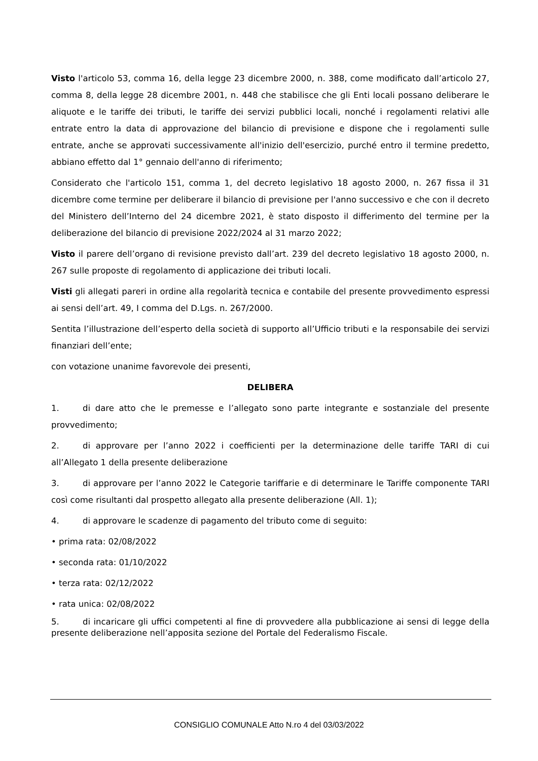Visto l'articolo 53, comma 16, della legge 23 dicembre 2000, n. 388, come modificato dall’articolo 27, comma 8, della legge 28 dicembre 2001, n. 448 che stabilisce che gli Enti locali possano deliberare le aliquote e le tariffe dei tributi, le tariffe dei servizi pubblici locali, nonché i regolamenti relativi alle entrate entro la data di approvazione del bilancio di previsione e dispone che i regolamenti sulle entrate, anche se approvati successivamente all'inizio dell'esercizio, purché entro il termine predetto, abbiano effetto dal 1° gennaio dell'anno di riferimento;
Considerato che l'articolo 151, comma 1, del decreto legislativo 18 agosto 2000, n. 267 fissa il 31 dicembre come termine per deliberare il bilancio di previsione per l'anno successivo e che con il decreto del Ministero dell’Interno del 24 dicembre 2021, è stato disposto il differimento del termine per la deliberazione del bilancio di previsione 2022/2024 al 31 marzo 2022;
Visto il parere dell’organo di revisione previsto dall’art. 239 del decreto legislativo 18 agosto 2000, n. 267 sulle proposte di regolamento di applicazione dei tributi locali.
Visti gli allegati pareri in ordine alla regolarità tecnica e contabile del presente provvedimento espressi ai sensi dell’art. 49, I comma del D.Lgs. n. 267/2000.
Sentita l’illustrazione dell’esperto della società di supporto all’Ufficio tributi e la responsabile dei servizi finanziari dell’ente;
con votazione unanime favorevole dei presenti,
DELIBERA
1. di dare atto che le premesse e l’allegato sono parte integrante e sostanziale del presente provvedimento;
2. di approvare per l’anno 2022 i coefficienti per la determinazione delle tariffe TARI di cui all’Allegato 1 della presente deliberazione
3. di approvare per l’anno 2022 le Categorie tariffarie e di determinare le Tariffe componente TARI così come risultanti dal prospetto allegato alla presente deliberazione (All. 1);
4. di approvare le scadenze di pagamento del tributo come di seguito:
• prima rata: 02/08/2022
• seconda rata: 01/10/2022
• terza rata: 02/12/2022
• rata unica: 02/08/2022
5. di incaricare gli uffici competenti al fine di provvedere alla pubblicazione ai sensi di legge della presente deliberazione nell’apposita sezione del Portale del Federalismo Fiscale.
CONSIGLIO COMUNALE Atto N.ro 4 del 03/03/2022